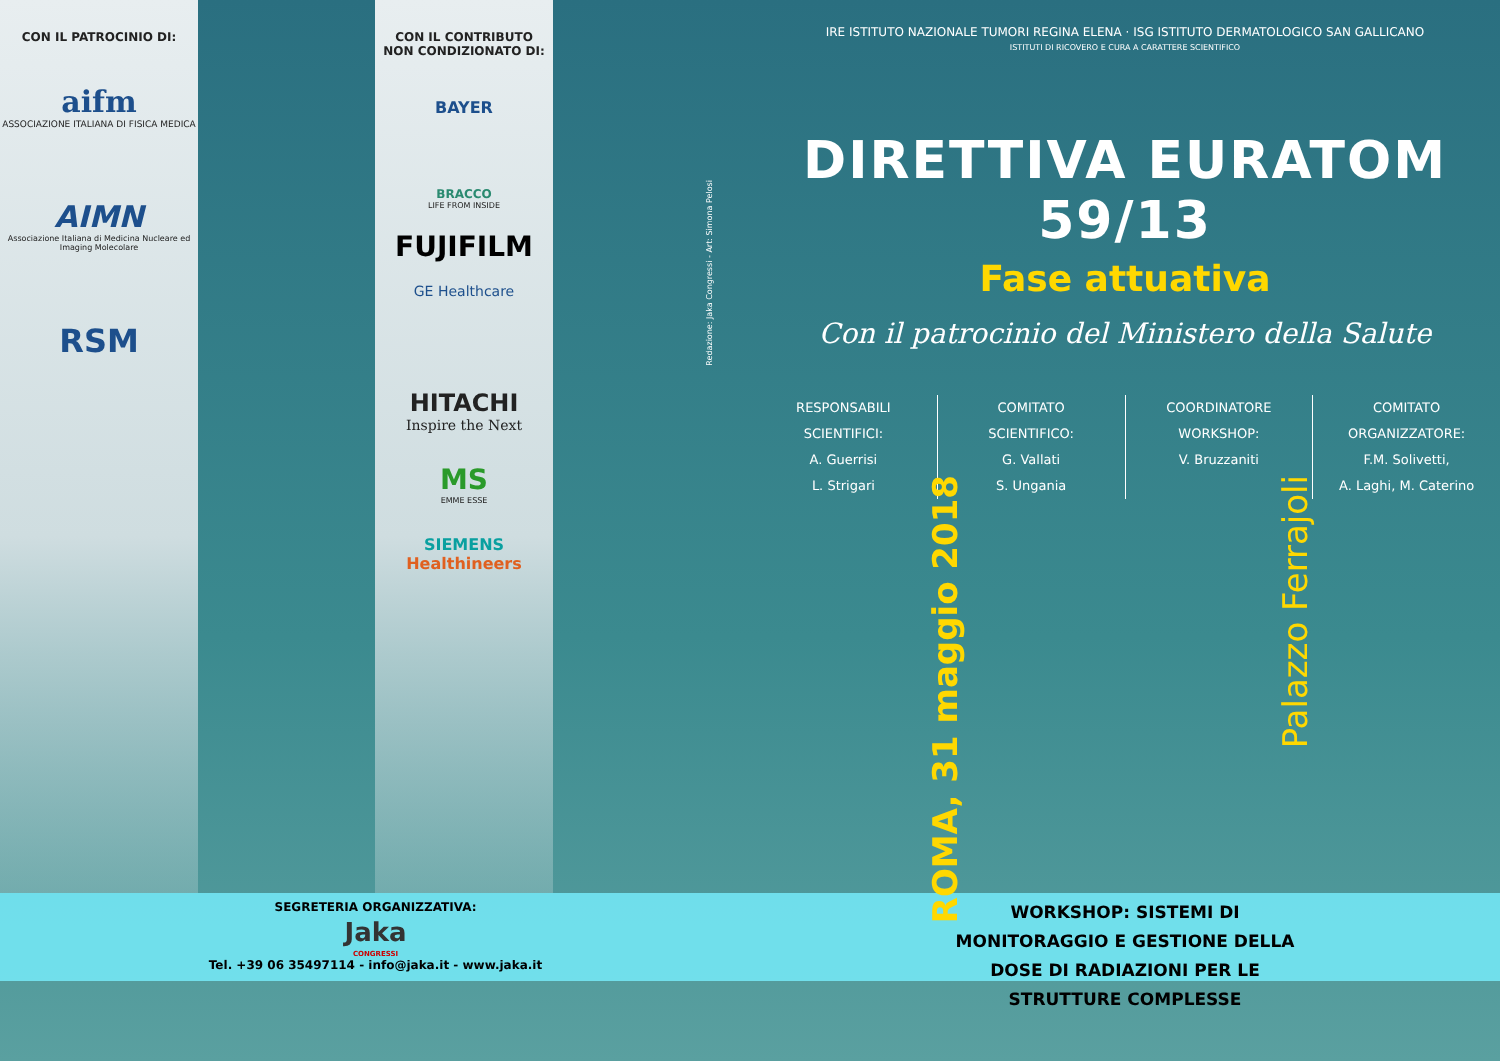CON IL PATROCINIO DI:
aifm
ASSOCIAZIONE ITALIANA DI FISICA MEDICA
AIMN
Associazione Italiana di Medicina Nucleare ed Imaging Molecolare
RSM
CON IL CONTRIBUTO
NON CONDIZIONATO DI:
BAYER
BRACCO
LIFE FROM INSIDE
FUJIFILM
GE Healthcare
HITACHI
Inspire the Next
MS
EMME ESSE
SIEMENS
Healthineers
Redazione: Jaka Congressi - Art: Simona Pelosi
SEGRETERIA ORGANIZZATIVA:
Jaka
CONGRESSI
Tel. +39 06 35497114 - info@jaka.it - www.jaka.it
IRE ISTITUTO NAZIONALE TUMORI REGINA ELENA · ISG ISTITUTO DERMATOLOGICO SAN GALLICANO
ISTITUTI DI RICOVERO E CURA A CARATTERE SCIENTIFICO
DIRETTIVA EURATOM 59/13
Fase attuativa
Con il patrocinio del Ministero della Salute
RESPONSABILI
SCIENTIFICI:
A. Guerrisi
L. Strigari
COMITATO
SCIENTIFICO:
G. Vallati
S. Ungania
COORDINATORE
WORKSHOP:
V. Bruzzaniti
COMITATO
ORGANIZZATORE:
F.M. Solivetti,
A. Laghi, M. Caterino
ROMA, 31 maggio 2018
Palazzo Ferrajoli
WORKSHOP: SISTEMI DI MONITORAGGIO E GESTIONE DELLA DOSE DI RADIAZIONI PER LE STRUTTURE COMPLESSE